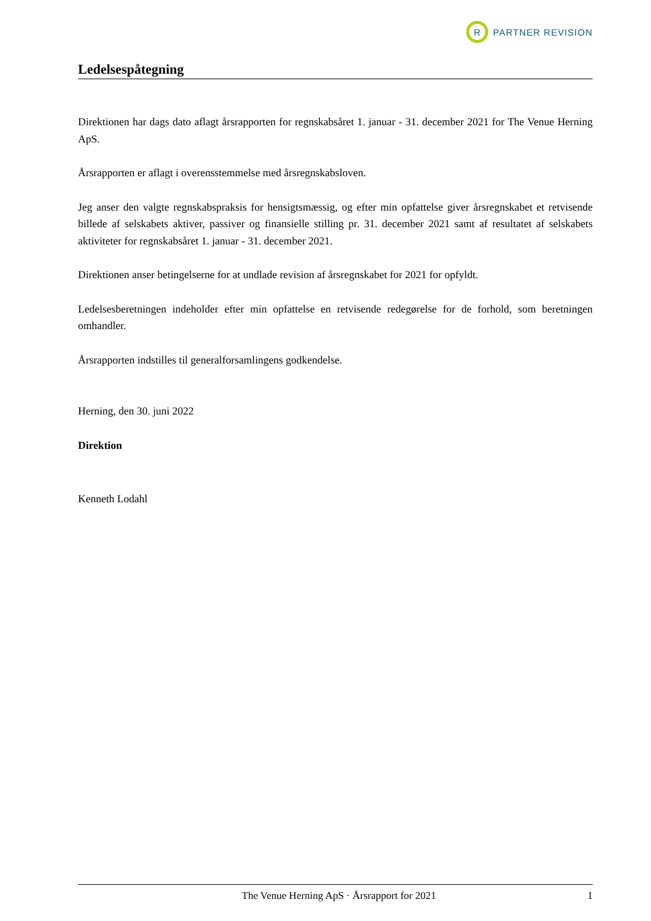R
PARTNER REVISION
Ledelsespåtegning
Direktionen har dags dato aflagt årsrapporten for regnskabsåret 1. januar - 31. december 2021 for The Venue Herning ApS.
Årsrapporten er aflagt i overensstemmelse med årsregnskabsloven.
Jeg anser den valgte regnskabspraksis for hensigtsmæssig, og efter min opfattelse giver årsregnskabet et retvisende billede af selskabets aktiver, passiver og finansielle stilling pr. 31. december 2021 samt af resultatet af selskabets aktiviteter for regnskabsåret 1. januar - 31. december 2021.
Direktionen anser betingelserne for at undlade revision af årsregnskabet for 2021 for opfyldt.
Ledelsesberetningen indeholder efter min opfattelse en retvisende redegørelse for de forhold, som beretningen omhandler.
Årsrapporten indstilles til generalforsamlingens godkendelse.
Herning, den 30. juni 2022
Direktion
Kenneth Lodahl
The Venue Herning ApS · Årsrapport for 2021 1